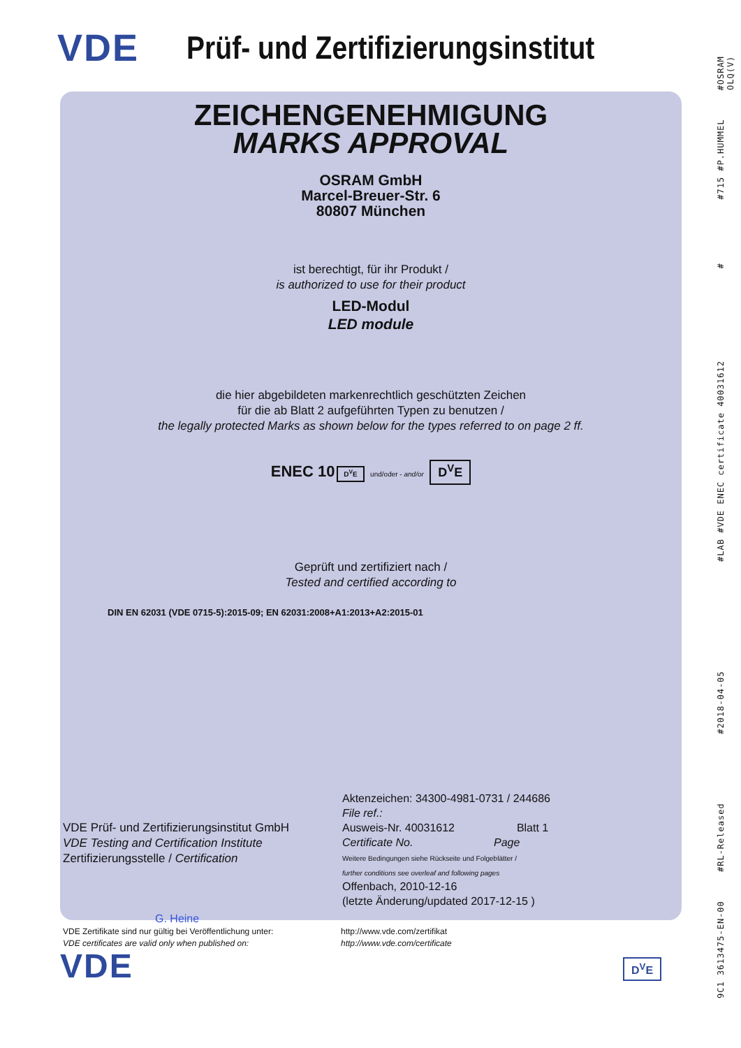VDE
Prüf- und Zertifizierungsinstitut
ZEICHENGENEHMIGUNG
MARKS APPROVAL
OSRAM GmbH
Marcel-Breuer-Str. 6
80807 München
ist berechtigt, für ihr Produkt /
is authorized to use for their product
LED-Modul
LED module
die hier abgebildeten markenrechtlich geschützten Zeichen
für die ab Blatt 2 aufgeführten Typen zu benutzen /
the legally protected Marks as shown below for the types referred to on page 2 ff.
ENEC 10 D<sup>V</sup>E und/oder - and/or D<sup>V</sup>E
Geprüft und zertifiziert nach /
Tested and certified according to
DIN EN 62031 (VDE 0715-5):2015-09; EN 62031:2008+A1:2013+A2:2015-01
VDE Prüf- und Zertifizierungsinstitut GmbH
VDE Testing and Certification Institute
Zertifizierungsstelle / Certification
Aktenzeichen: 34300-4981-0731 / 244686
File ref.:
Ausweis-Nr. 40031612 Blatt 1
Certificate No. Page
Weitere Bedingungen siehe Rückseite und Folgeblätter /
further conditions see overleaf and following pages
Offenbach, 2010-12-16
(letzte Änderung/updated 2017-12-15 )
G. Heine
VDE Zertifikate sind nur gültig bei Veröffentlichung unter:
VDE certificates are valid only when published on:
http://www.vde.com/zertifikat
http://www.vde.com/certificate
VDE D<sup>V</sup>E
9C1 3613475-EN-00 #RL-Released #2018-04-05 #LAB #VDE ENEC certificate 40031612 # #715 #P.HUMMEL #OSRAM OLQ(V)